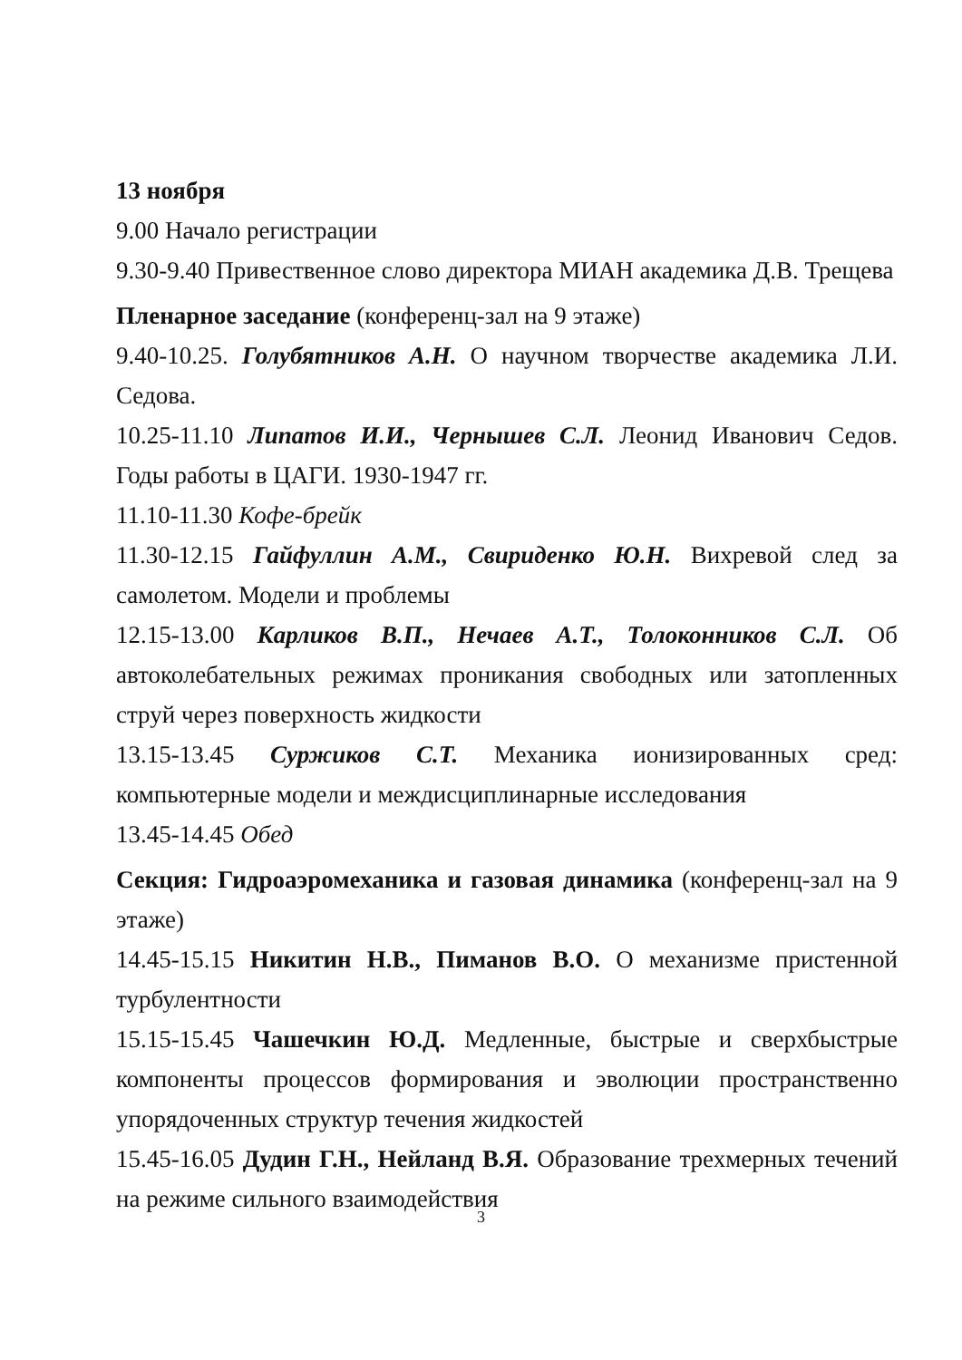13 ноября
9.00 Начало регистрации
9.30-9.40 Привественное слово директора МИАН академика Д.В. Трещева
Пленарное заседание (конференц-зал на 9 этаже)
9.40-10.25. Голубятников А.Н. О научном творчестве академика Л.И. Седова.
10.25-11.10 Липатов И.И., Чернышев С.Л. Леонид Иванович Седов. Годы работы в ЦАГИ. 1930-1947 гг.
11.10-11.30 Кофе-брейк
11.30-12.15 Гайфуллин А.М., Свириденко Ю.Н. Вихревой след за самолетом. Модели и проблемы
12.15-13.00 Карликов В.П., Нечаев А.Т., Толоконников С.Л. Об автоколебательных режимах проникания свободных или затопленных струй через поверхность жидкости
13.15-13.45 Суржиков С.Т. Механика ионизированных сред: компьютерные модели и междисциплинарные исследования
13.45-14.45 Обед
Секция: Гидроаэромеханика и газовая динамика (конференц-зал на 9 этаже)
14.45-15.15 Никитин Н.В., Пиманов В.О. О механизме пристенной турбулентности
15.15-15.45 Чашечкин Ю.Д. Медленные, быстрые и сверхбыстрые компоненты процессов формирования и эволюции пространственно упорядоченных структур течения жидкостей
15.45-16.05 Дудин Г.Н., Нейланд В.Я. Образование трехмерных течений на режиме сильного взаимодействия
3